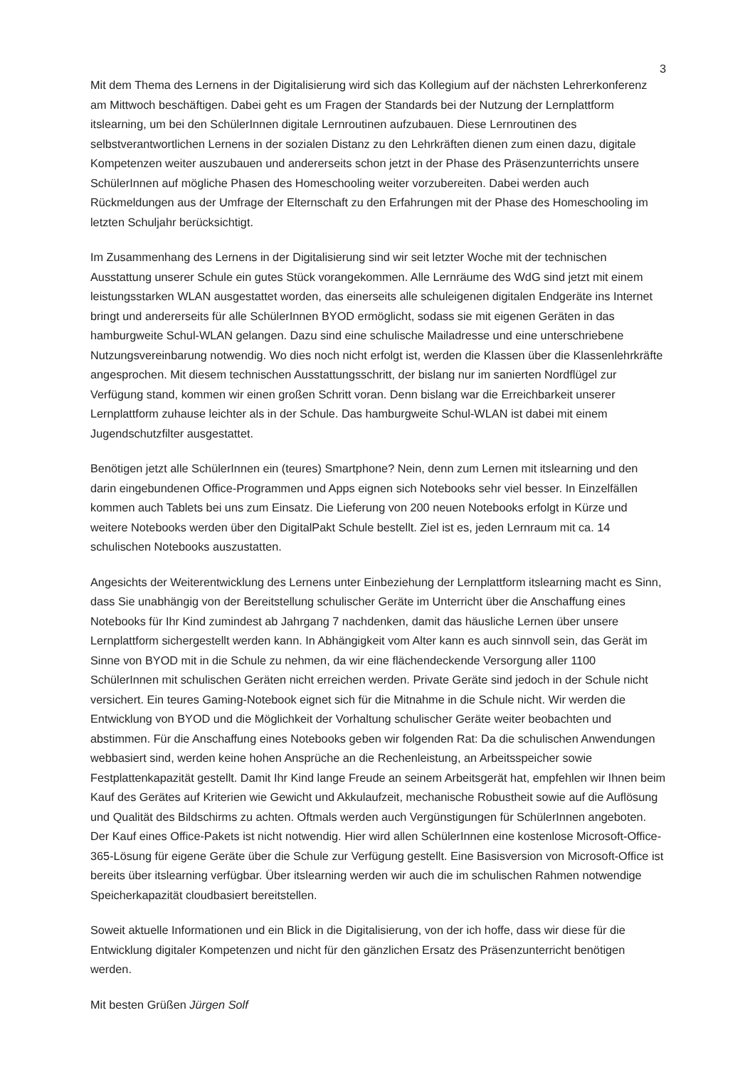3
Mit dem Thema des Lernens in der Digitalisierung wird sich das Kollegium auf der nächsten Lehrer­konferenz am Mittwoch beschäftigen. Dabei geht es um Fragen der Standards bei der Nutzung der Lernplattform itslearning, um bei den SchülerInnen digitale Lernroutinen aufzubauen. Diese Lernrouti­nen des selbstverantwortlichen Lernens in der sozialen Distanz zu den Lehrkräften dienen zum einen dazu, digitale Kompetenzen weiter auszubauen und andererseits schon jetzt in der Phase des Präsen­zunterrichts unsere SchülerInnen auf mögliche Phasen des Homeschooling weiter vorzubereiten. Da­bei werden auch Rückmeldungen aus der Umfrage der Elternschaft zu den Erfahrungen mit der Phase des Homeschooling im letzten Schuljahr berücksichtigt.
Im Zusammenhang des Lernens in der Digitalisierung sind wir seit letzter Woche mit der technischen Ausstattung unserer Schule ein gutes Stück vorangekommen. Alle Lernräume des WdG sind jetzt mit einem leistungsstarken WLAN ausgestattet worden, das einerseits alle schuleigenen digitalen Endge­räte ins Internet bringt und andererseits für alle SchülerInnen BYOD ermöglicht, sodass sie mit eigenen Geräten in das hamburgweite Schul-WLAN gelangen. Dazu sind eine schulische Mailadresse und eine unterschriebene Nutzungsvereinbarung notwendig. Wo dies noch nicht erfolgt ist, werden die Klassen über die Klassenlehrkräfte angesprochen. Mit diesem technischen Ausstattungsschritt, der bislang nur im sanierten Nordflügel zur Verfügung stand, kommen wir einen großen Schritt voran. Denn bislang war die Erreichbarkeit unserer Lernplattform zuhause leichter als in der Schule. Das hamburgweite Schul-WLAN ist dabei mit einem Jugendschutzfilter ausgestattet.
Benötigen jetzt alle SchülerInnen ein (teures) Smartphone? Nein, denn zum Lernen mit itslearning und den darin eingebundenen Office-Programmen und Apps eignen sich Notebooks sehr viel besser. In Einzelfällen kommen auch Tablets bei uns zum Einsatz. Die Lieferung von 200 neuen Notebooks er­folgt in Kürze und weitere Notebooks werden über den DigitalPakt Schule bestellt. Ziel ist es, jeden Lernraum mit ca. 14 schulischen Notebooks auszustatten.
Angesichts der Weiterentwicklung des Lernens unter Einbeziehung der Lernplattform itslearning macht es Sinn, dass Sie unabhängig von der Bereitstellung schulischer Geräte im Unterricht über die Anschaffung eines Notebooks für Ihr Kind zumindest ab Jahrgang 7 nachdenken, damit das häusliche Lernen über unsere Lernplattform sichergestellt werden kann. In Abhängigkeit vom Alter kann es auch sinnvoll sein, das Gerät im Sinne von BYOD mit in die Schule zu nehmen, da wir eine flächendeckende Versorgung aller 1100 SchülerInnen mit schulischen Geräten nicht erreichen werden. Private Geräte sind jedoch in der Schule nicht versichert. Ein teures Gaming-Notebook eignet sich für die Mitnahme in die Schule nicht. Wir werden die Entwicklung von BYOD und die Möglichkeit der Vorhaltung schuli­scher Geräte weiter beobachten und abstimmen. Für die Anschaffung eines Notebooks geben wir fol­genden Rat: Da die schulischen Anwendungen webbasiert sind, werden keine hohen Ansprüche an die Rechenleistung, an Arbeitsspeicher sowie Festplattenkapazität gestellt. Damit Ihr Kind lange Freude an seinem Arbeitsgerät hat, empfehlen wir Ihnen beim Kauf des Gerätes auf Kriterien wie Gewicht und Akkulaufzeit, mechanische Robustheit sowie auf die Auflösung und Qualität des Bildschirms zu achten. Oftmals werden auch Vergünstigungen für SchülerInnen angeboten. Der Kauf eines Office-Pakets ist nicht notwendig. Hier wird allen SchülerInnen eine kostenlose Microsoft-Office-365-Lösung für eigene Geräte über die Schule zur Verfügung gestellt. Eine Basisversion von Microsoft-Office ist bereits über itslearning verfügbar. Über itslearning werden wir auch die im schulischen Rahmen notwendige Spei­cherkapazität cloudbasiert bereitstellen.
Soweit aktuelle Informationen und ein Blick in die Digitalisierung, von der ich hoffe, dass wir diese für die Entwicklung digitaler Kompetenzen und nicht für den gänzlichen Ersatz des Präsenzunterricht be­nötigen werden.
Mit besten Grüßen Jürgen Solf